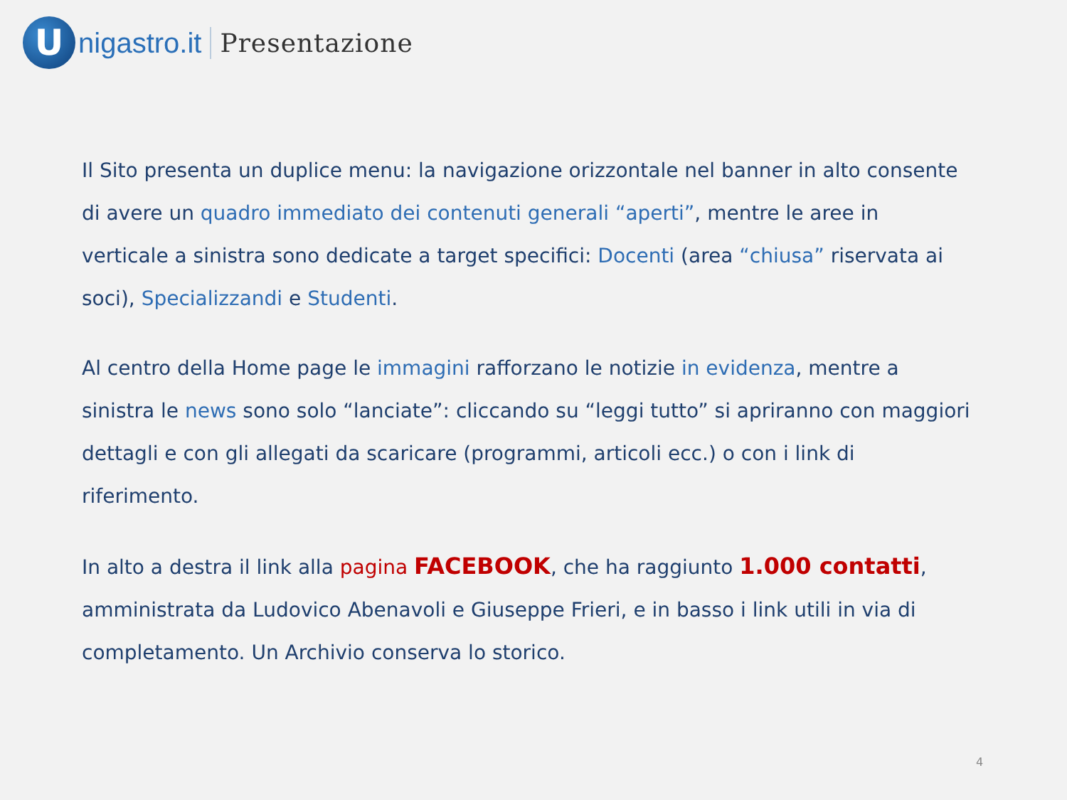U
nigastro.it Presentazione
Il Sito presenta un duplice menu: la navigazione orizzontale nel banner in alto consente di avere un quadro immediato dei contenuti generali “aperti”, mentre le aree in verticale a sinistra sono dedicate a target specifici: Docenti (area “chiusa” riservata ai soci), Specializzandi e Studenti.
Al centro della Home page le immagini rafforzano le notizie in evidenza, mentre a sinistra le news sono solo “lanciate”: cliccando su “leggi tutto” si apriranno con maggiori dettagli e con gli allegati da scaricare (programmi, articoli ecc.) o con i link di riferimento.
In alto a destra il link alla pagina FACEBOOK, che ha raggiunto 1.000 contatti, amministrata da Ludovico Abenavoli e Giuseppe Frieri, e in basso i link utili in via di completamento. Un Archivio conserva lo storico.
4